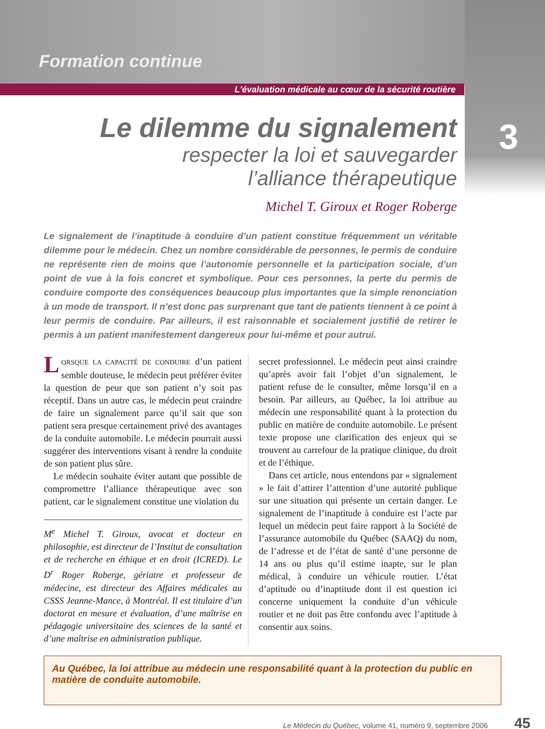Formation continue
L'évaluation médicale au cœur de la sécurité routière
3
Le dilemme du signalement
respecter la loi et sauvegarder
l’alliance thérapeutique
Michel T. Giroux et Roger Roberge
Le signalement de l’inaptitude à conduire d’un patient constitue fréquemment un véritable dilemme pour le médecin. Chez un nombre considérable de personnes, le permis de conduire ne représente rien de moins que l’autonomie personnelle et la participation sociale, d’un point de vue à la fois concret et symbolique. Pour ces personnes, la perte du permis de conduire comporte des conséquences beaucoup plus importantes que la simple renonciation à un mode de transport. Il n’est donc pas surprenant que tant de patients tiennent à ce point à leur permis de conduire. Par ailleurs, il est raisonnable et socialement justifié de retirer le permis à un patient manifestement dangereux pour lui-même et pour autrui.
LORSQUE LA CAPACITÉ DE CONDUIRE d’un patient semble douteuse, le médecin peut préférer éviter la question de peur que son patient n’y soit pas réceptif. Dans un autre cas, le médecin peut craindre de faire un signalement parce qu’il sait que son patient sera presque certainement privé des avantages de la conduite automobile. Le médecin pourrait aussi suggérer des interventions visant à rendre la conduite de son patient plus sûre.
Le médecin souhaite éviter autant que possible de compromettre l’alliance thérapeutique avec son patient, car le signalement constitue une violation du
M<sup>e</sup> Michel T. Giroux, avocat et docteur en philosophie, est directeur de l’Institut de consultation et de recherche en éthique et en droit (ICRED). Le D<sup>r</sup> Roger Roberge, gériatre et professeur de médecine, est directeur des Affaires médicales au CSSS Jeanne-Mance, à Montréal. Il est titulaire d’un doctorat en mesure et évaluation, d’une maîtrise en pédagogie universitaire des sciences de la santé et d’une maîtrise en administration publique.
secret professionnel. Le médecin peut ainsi craindre qu’après avoir fait l’objet d’un signalement, le patient refuse de le consulter, même lorsqu’il en a besoin. Par ailleurs, au Québec, la loi attribue au médecin une responsabilité quant à la protection du public en matière de conduite automobile. Le présent texte propose une clarification des enjeux qui se trouvent au carrefour de la pratique clinique, du droit et de l’éthique.
Dans cet article, nous entendons par « signalement » le fait d’attirer l’attention d’une autorité publique sur une situation qui présente un certain danger. Le signalement de l’inaptitude à conduire est l’acte par lequel un médecin peut faire rapport à la Société de l’assurance automobile du Québec (SAAQ) du nom, de l’adresse et de l’état de santé d’une personne de 14 ans ou plus qu’il estime inapte, sur le plan médical, à conduire un véhicule routier. L’état d’aptitude ou d’inaptitude dont il est question ici concerne uniquement la conduite d’un véhicule routier et ne doit pas être confondu avec l’aptitude à consentir aux soins.
Au Québec, la loi attribue au médecin une responsabilité quant à la protection du public en matière de conduite automobile.
Le Médecin du Québec, volume 41, numéro 9, septembre 2006 45